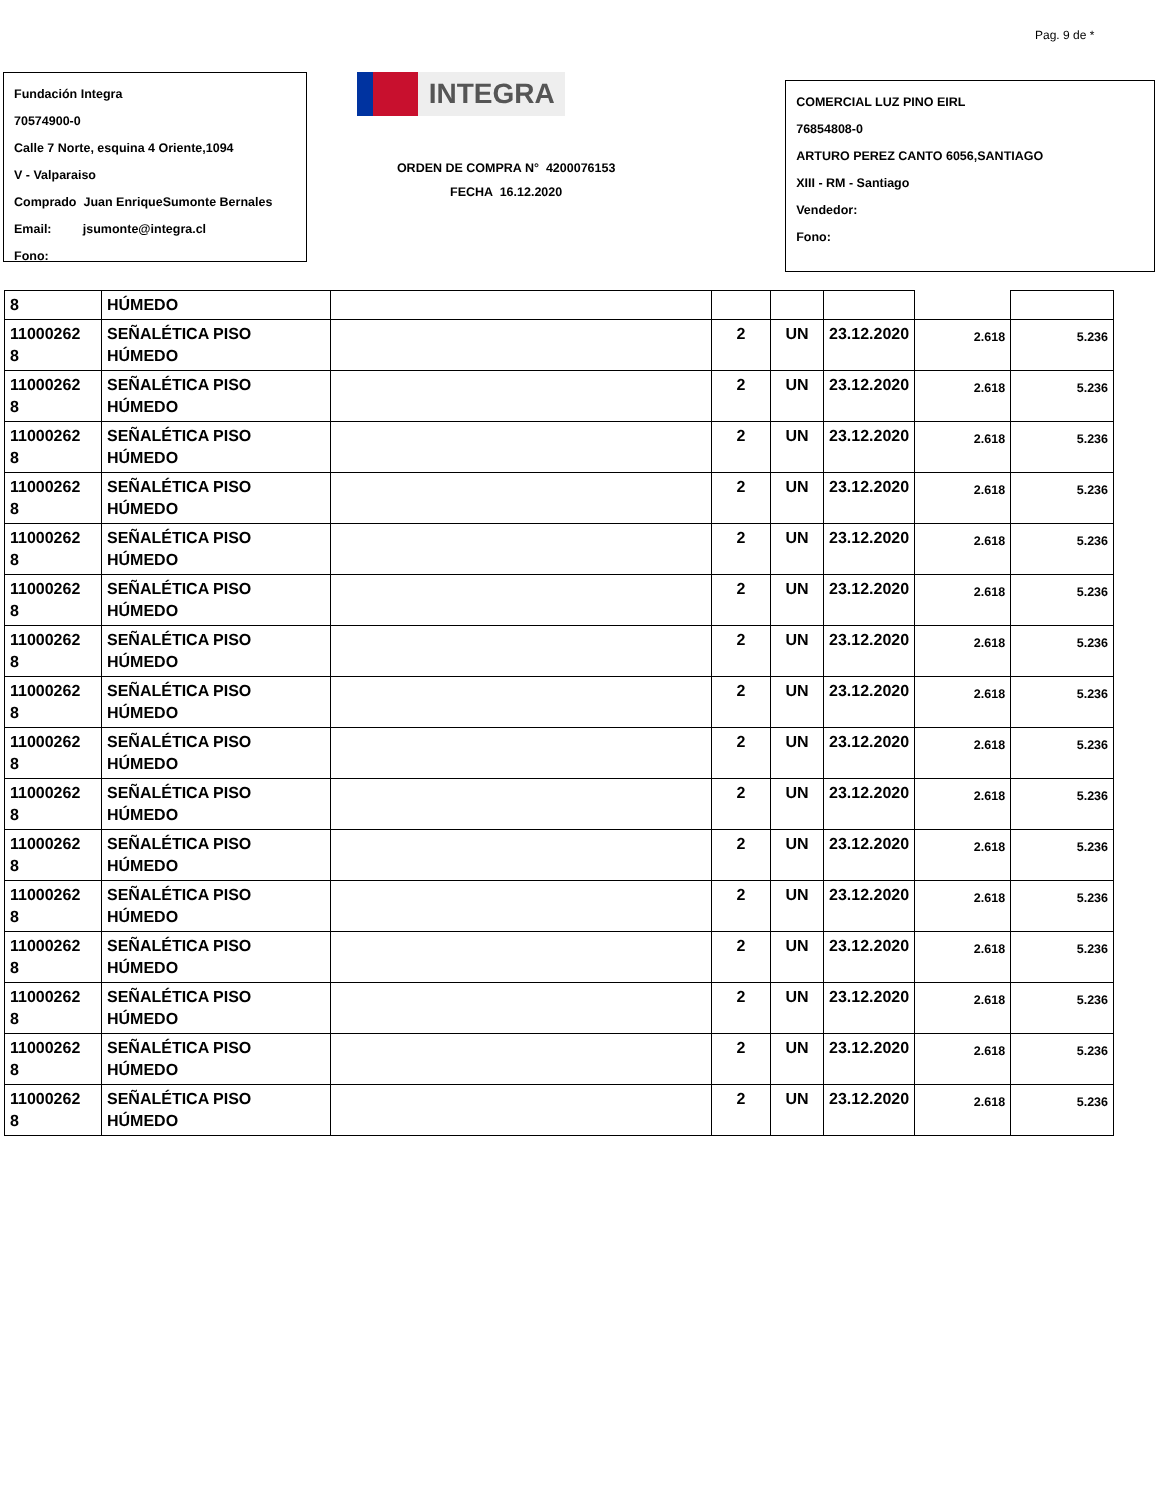Pag. 9 de *
Fundación Integra
70574900-0
Calle 7 Norte, esquina 4 Oriente,1094
V - Valparaiso
Comprado Juan EnriqueSumonte Bernales
Email: jsumonte@integra.cl
Fono:
INTEGRA
ORDEN DE COMPRA N° 4200076153
FECHA 16.12.2020
COMERCIAL LUZ PINO EIRL
76854808-0
ARTURO PEREZ CANTO 6056,SANTIAGO
XIII - RM - Santiago
Vendedor:
Fono:
| 8 | HÚMEDO | | | | | | |
| 11000262 8 | SEÑALÉTICA PISO HÚMEDO | | 2 | UN | 23.12.2020 | 2.618 | 5.236 |
| 11000262 8 | SEÑALÉTICA PISO HÚMEDO | | 2 | UN | 23.12.2020 | 2.618 | 5.236 |
| 11000262 8 | SEÑALÉTICA PISO HÚMEDO | | 2 | UN | 23.12.2020 | 2.618 | 5.236 |
| 11000262 8 | SEÑALÉTICA PISO HÚMEDO | | 2 | UN | 23.12.2020 | 2.618 | 5.236 |
| 11000262 8 | SEÑALÉTICA PISO HÚMEDO | | 2 | UN | 23.12.2020 | 2.618 | 5.236 |
| 11000262 8 | SEÑALÉTICA PISO HÚMEDO | | 2 | UN | 23.12.2020 | 2.618 | 5.236 |
| 11000262 8 | SEÑALÉTICA PISO HÚMEDO | | 2 | UN | 23.12.2020 | 2.618 | 5.236 |
| 11000262 8 | SEÑALÉTICA PISO HÚMEDO | | 2 | UN | 23.12.2020 | 2.618 | 5.236 |
| 11000262 8 | SEÑALÉTICA PISO HÚMEDO | | 2 | UN | 23.12.2020 | 2.618 | 5.236 |
| 11000262 8 | SEÑALÉTICA PISO HÚMEDO | | 2 | UN | 23.12.2020 | 2.618 | 5.236 |
| 11000262 8 | SEÑALÉTICA PISO HÚMEDO | | 2 | UN | 23.12.2020 | 2.618 | 5.236 |
| 11000262 8 | SEÑALÉTICA PISO HÚMEDO | | 2 | UN | 23.12.2020 | 2.618 | 5.236 |
| 11000262 8 | SEÑALÉTICA PISO HÚMEDO | | 2 | UN | 23.12.2020 | 2.618 | 5.236 |
| 11000262 8 | SEÑALÉTICA PISO HÚMEDO | | 2 | UN | 23.12.2020 | 2.618 | 5.236 |
| 11000262 8 | SEÑALÉTICA PISO HÚMEDO | | 2 | UN | 23.12.2020 | 2.618 | 5.236 |
| 11000262 8 | SEÑALÉTICA PISO HÚMEDO | | 2 | UN | 23.12.2020 | 2.618 | 5.236 |